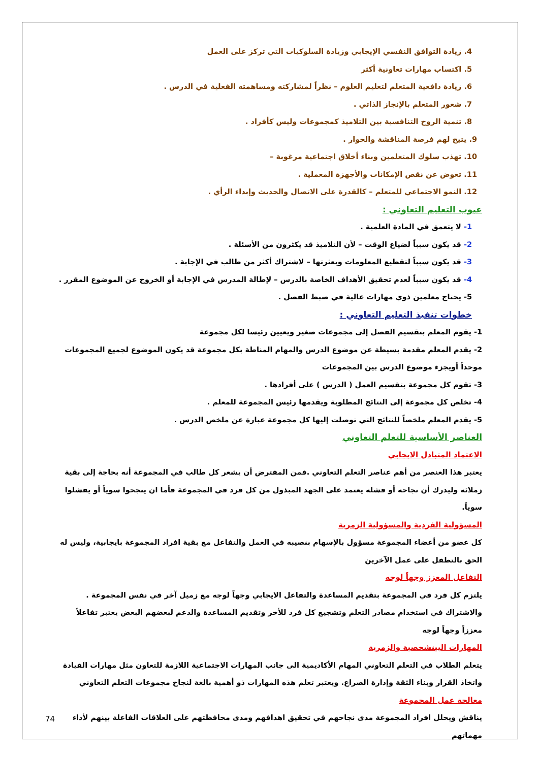4. زيادة التوافق النفسي الإيجابي وزيادة السلوكيات التي تركز على العمل
5. اكتساب مهارات تعاونية أكثر
6. زيادة دافعية المتعلم لتعليم العلوم – نظراً لمشاركته ومساهمته الفعلية في الدرس .
7. شعور المتعلم بالإنجاز الذاتي .
8. تنمية الروح التنافسية بين التلاميذ كمجموعات وليس كأفراد .
9. يتيح لهم فرصة المناقشة والحوار .
10. تهذب سلوك المتعلمين وبناء أخلاق اجتماعية مرغوبة –
11. تعوض عن نقص الإمكانات والأجهزة المعملية .
12. النمو الاجتماعي للمتعلم – كالقدرة على الاتصال والحديث وإبداء الرأي .
عيوب التعليم التعاوني :
1- لا يتعمق في المادة العلمية .
2- قد يكون سبباً لضياع الوقت – لأن التلاميذ قد يكثرون من الأسئلة .
3- قد يكون سبباً لتقطيع المعلومات وبعثرتها – لاشتراك أكثر من طالب في الإجابة .
4- قد يكون سبباً لعدم تحقيق الأهداف الخاصة بالدرس – لإطالة المدرس في الإجابة أو الخروج عن الموضوع المقرر .
5- يحتاج معلمين ذوي مهارات عالية في ضبط الفصل .
خطوات تنفيذ التعليم التعاوني :
1- يقوم المعلم بتقسيم الفصل إلى مجموعات صغير ويعيين رئيسا لكل مجموعة
2- يقدم المعلم مقدمة بسيطة عن موضوع الدرس والمهام المناطة بكل مجموعة قد يكون الموضوع لجميع المجموعات موحداً أويجزء موضوع الدرس بين المجموعات
3- تقوم كل مجموعة بتقسيم العمل ( الدرس ) على أفرادها .
4- تخلص كل مجموعة إلى النتائج المطلوبة ويقدمها رئيس المجموعة للمعلم .
5- يقدم المعلم ملخصاً للنتائج التي توصلت إليها كل مجموعة عبارة عن ملخص الدرس .
العناصر الأساسية للتعلم التعاوني
الاعتماد المتبادل الايجابي
يعتبر هذا العنصر من أهم عناصر التعلم التعاوني .فمن المفترض أن يشعر كل طالب في المجموعة أنه بحاجة إلى بقية زملائه وليدرك أن نجاحه أو فشله يعتمد على الجهد المبذول من كل فرد في المجموعة فأما ان ينجحوا سوياً أو يفشلوا سوياً.
المسؤولية الفردية والمسؤولية الزمرية
كل عضو من أعضاء المجموعة مسؤول بالإسهام بنصيبه في العمل والتفاعل مع بقية افراد المجموعة بايجابية، وليس له الحق بالتطفل على عمل الآخرين
التفاعل المعزز وجهاً لوجه
يلتزم كل فرد في المجموعة بتقديم المساعدة والتفاعل الايجابي وجهاً لوجه مع زميل آخر في نفس المجموعة .
والاشتراك في استخدام مصادر التعلم وتشجيع كل فرد للأخر وتقديم المساعدة والدعم لبعضهم البعض يعتبر تفاعلاً معززاً وجهاً لوجه
المهارات البينشخصية والزمرية
يتعلم الطلاب في التعلم التعاوني المهام الأكاديمية الى جانب المهارات الاجتماعية اللازمة للتعاون مثل مهارات القيادة واتخاذ القرار وبناء الثقة وإدارة الصراع. ويعتبر تعلم هذه المهارات ذو أهمية بالغة لنجاح مجموعات التعلم التعاوني
معالجة عمل المجموعة
يناقش ويحلل افراد المجموعة مدى نجاحهم في تحقيق اهدافهم ومدى محافظتهم على العلاقات الفاعلة بينهم لأداء مهماتهم
74